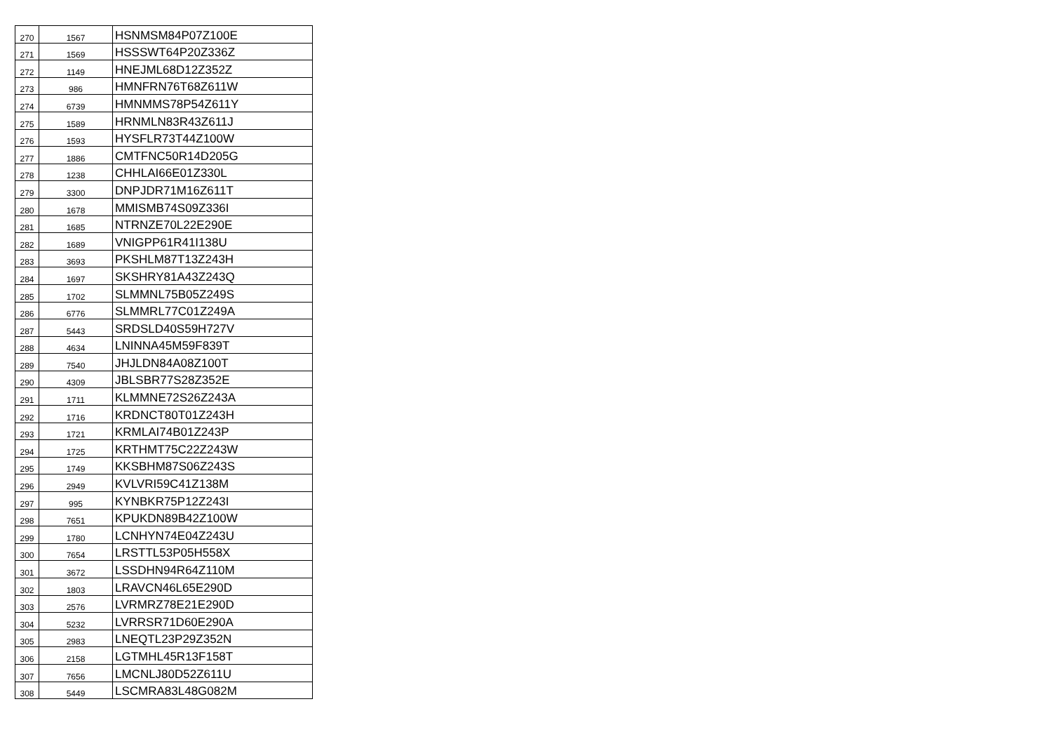| 270 | 1567 | HSNMSM84P07Z100E |
| 271 | 1569 | HSSSWT64P20Z336Z |
| 272 | 1149 | HNEJML68D12Z352Z |
| 273 | 986 | HMNFRN76T68Z611W |
| 274 | 6739 | HMNMMS78P54Z611Y |
| 275 | 1589 | HRNMLN83R43Z611J |
| 276 | 1593 | HYSFLR73T44Z100W |
| 277 | 1886 | CMTFNC50R14D205G |
| 278 | 1238 | CHHLAI66E01Z330L |
| 279 | 3300 | DNPJDR71M16Z611T |
| 280 | 1678 | MMISMB74S09Z336I |
| 281 | 1685 | NTRNZE70L22E290E |
| 282 | 1689 | VNIGPP61R41I138U |
| 283 | 3693 | PKSHLM87T13Z243H |
| 284 | 1697 | SKSHRY81A43Z243Q |
| 285 | 1702 | SLMMNL75B05Z249S |
| 286 | 6776 | SLMMRL77C01Z249A |
| 287 | 5443 | SRDSLD40S59H727V |
| 288 | 4634 | LNINNA45M59F839T |
| 289 | 7540 | JHJLDN84A08Z100T |
| 290 | 4309 | JBLSBR77S28Z352E |
| 291 | 1711 | KLMMNE72S26Z243A |
| 292 | 1716 | KRDNCT80T01Z243H |
| 293 | 1721 | KRMLAI74B01Z243P |
| 294 | 1725 | KRTHMT75C22Z243W |
| 295 | 1749 | KKSBHM87S06Z243S |
| 296 | 2949 | KVLVRI59C41Z138M |
| 297 | 995 | KYNBKR75P12Z243I |
| 298 | 7651 | KPUKDN89B42Z100W |
| 299 | 1780 | LCNHYN74E04Z243U |
| 300 | 7654 | LRSTTL53P05H558X |
| 301 | 3672 | LSSDHN94R64Z110M |
| 302 | 1803 | LRAVCN46L65E290D |
| 303 | 2576 | LVRMRZ78E21E290D |
| 304 | 5232 | LVRRSR71D60E290A |
| 305 | 2983 | LNEQTL23P29Z352N |
| 306 | 2158 | LGTMHL45R13F158T |
| 307 | 7656 | LMCNLJ80D52Z611U |
| 308 | 5449 | LSCMRA83L48G082M |